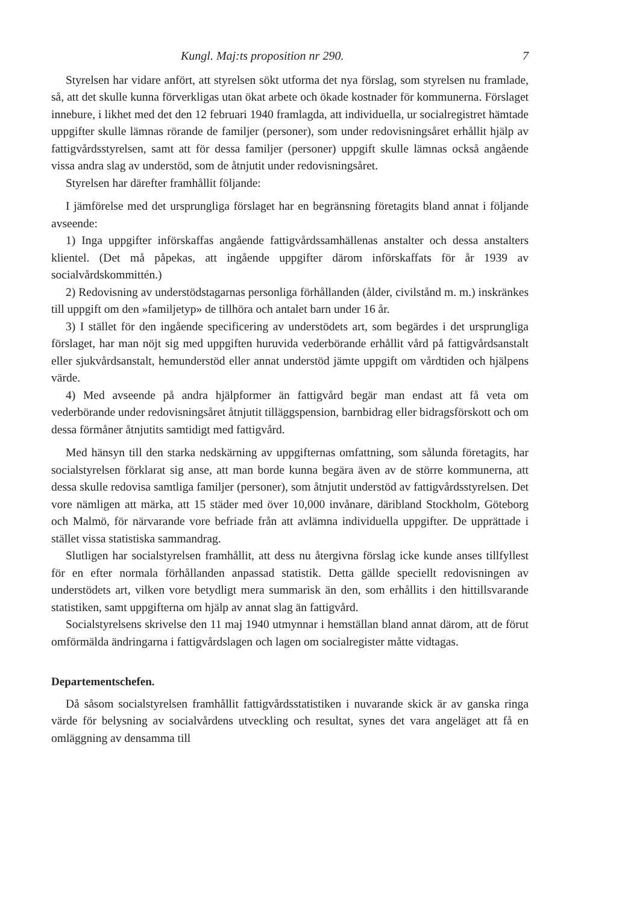Kungl. Maj:ts proposition nr 290. 7
Styrelsen har vidare anfört, att styrelsen sökt utforma det nya förslag, som styrelsen nu framlade, så, att det skulle kunna förverkligas utan ökat arbete och ökade kostnader för kommunerna. Förslaget innebure, i likhet med det den 12 februari 1940 framlagda, att individuella, ur socialregistret hämtade uppgifter skulle lämnas rörande de familjer (personer), som under redovisningsåret erhållit hjälp av fattigvårdsstyrelsen, samt att för dessa familjer (personer) uppgift skulle lämnas också angående vissa andra slag av understöd, som de åtnjutit under redovisningsåret.
Styrelsen har därefter framhållit följande:
I jämförelse med det ursprungliga förslaget har en begränsning företagits bland annat i följande avseende:
1) Inga uppgifter införskaffas angående fattigvårdssamhällenas anstalter och dessa anstalters klientel. (Det må påpekas, att ingående uppgifter därom införskaffats för år 1939 av socialvårdskommittén.)
2) Redovisning av understödstagarnas personliga förhållanden (ålder, civilstånd m. m.) inskränkes till uppgift om den »familjetyp» de tillhöra och antalet barn under 16 år.
3) I stället för den ingående specificering av understödets art, som begärdes i det ursprungliga förslaget, har man nöjt sig med uppgiften huruvida vederbörande erhållit vård på fattigvårdsanstalt eller sjukvårdsanstalt, hemunderstöd eller annat understöd jämte uppgift om vårdtiden och hjälpens värde.
4) Med avseende på andra hjälpformer än fattigvård begär man endast att få veta om vederbörande under redovisningsåret åtnjutit tilläggspension, barnbidrag eller bidragsförskott och om dessa förmåner åtnjutits samtidigt med fattigvård.
Med hänsyn till den starka nedskärning av uppgifternas omfattning, som sålunda företagits, har socialstyrelsen förklarat sig anse, att man borde kunna begära även av de större kommunerna, att dessa skulle redovisa samtliga familjer (personer), som åtnjutit understöd av fattigvårdsstyrelsen. Det vore nämligen att märka, att 15 städer med över 10,000 invånare, däribland Stockholm, Göteborg och Malmö, för närvarande vore befriade från att avlämna individuella uppgifter. De upprättade i stället vissa statistiska sammandrag.
Slutligen har socialstyrelsen framhållit, att dess nu återgivna förslag icke kunde anses tillfyllest för en efter normala förhållanden anpassad statistik. Detta gällde speciellt redovisningen av understödets art, vilken vore betydligt mera summarisk än den, som erhållits i den hittillsvarande statistiken, samt uppgifterna om hjälp av annat slag än fattigvård.
Socialstyrelsens skrivelse den 11 maj 1940 utmynnar i hemställan bland annat därom, att de förut omförmälda ändringarna i fattigvårdslagen och lagen om socialregister måtte vidtagas.
Departementschefen.
Då såsom socialstyrelsen framhållit fattigvårdsstatistiken i nuvarande skick är av ganska ringa värde för belysning av socialvårdens utveckling och resultat, synes det vara angeläget att få en omläggning av densamma till